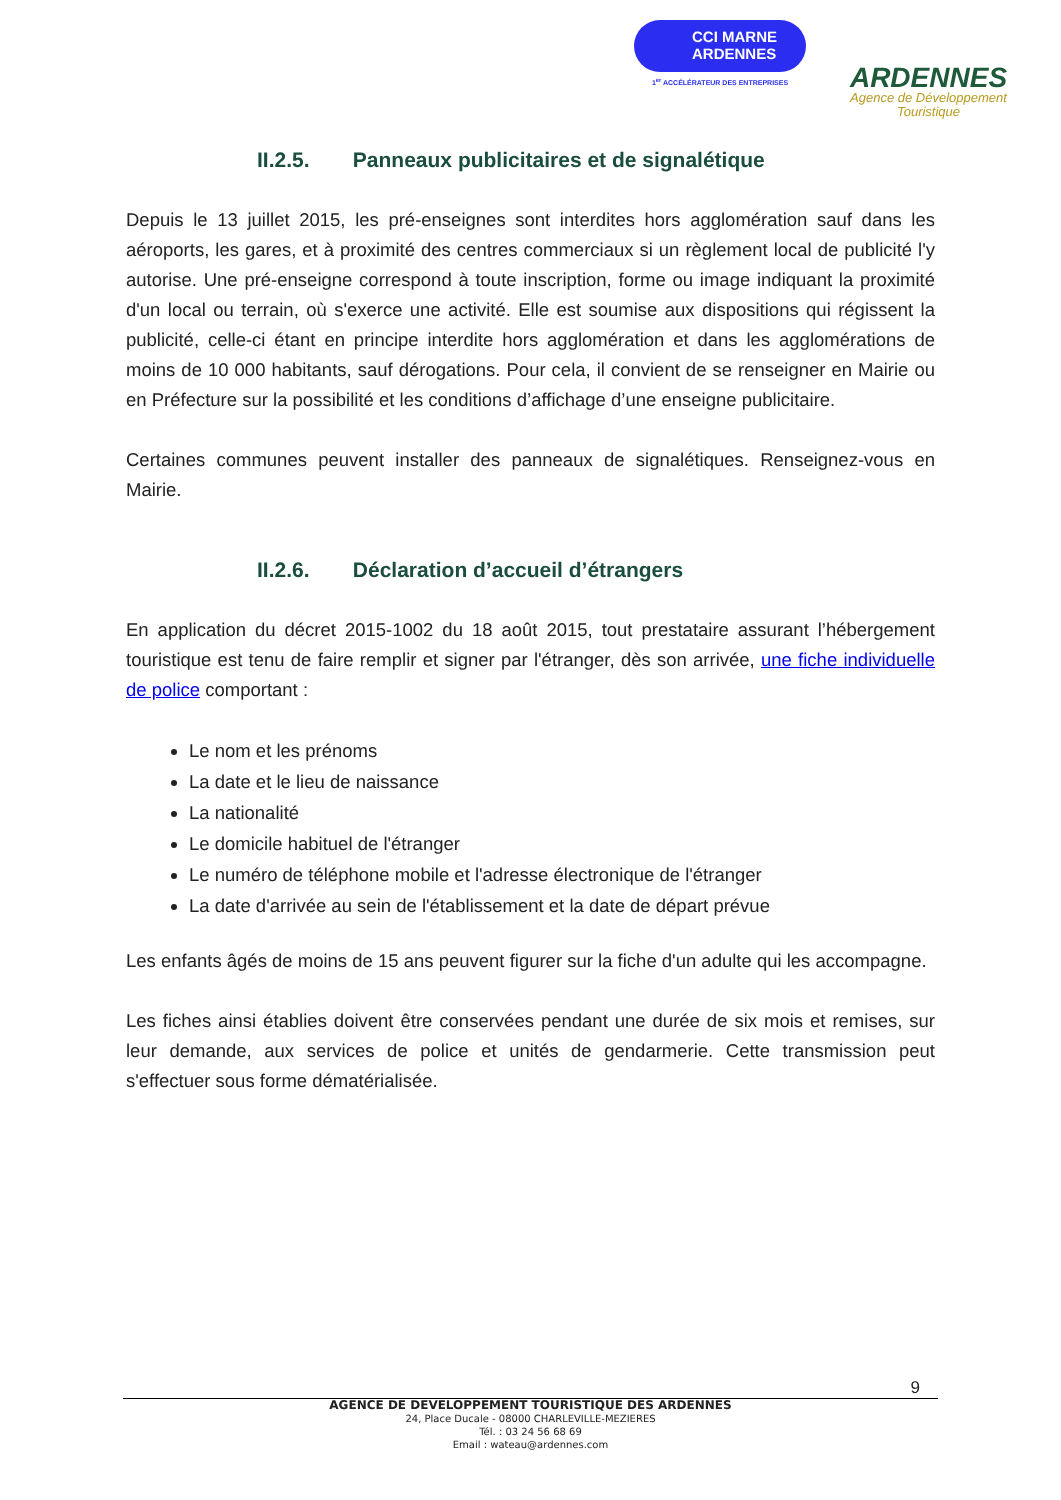CCI MARNE
ARDENNES
1<sup>er</sup> ACCÉLÉRATEUR DES ENTREPRISES
ARDENNES
Agence de Développement
Touristique
II.2.5. Panneaux publicitaires et de signalétique
Depuis le 13 juillet 2015, les pré-enseignes sont interdites hors agglomération sauf dans les aéroports, les gares, et à proximité des centres commerciaux si un règlement local de publicité l'y autorise. Une pré-enseigne correspond à toute inscription, forme ou image indiquant la proximité d'un local ou terrain, où s'exerce une activité. Elle est soumise aux dispositions qui régissent la publicité, celle-ci étant en principe interdite hors agglomération et dans les agglomérations de moins de 10 000 habitants, sauf dérogations. Pour cela, il convient de se renseigner en Mairie ou en Préfecture sur la possibilité et les conditions d’affichage d’une enseigne publicitaire.
Certaines communes peuvent installer des panneaux de signalétiques. Renseignez-vous en Mairie.
II.2.6. Déclaration d’accueil d’étrangers
En application du décret 2015-1002 du 18 août 2015, tout prestataire assurant l’hébergement touristique est tenu de faire remplir et signer par l'étranger, dès son arrivée, une fiche individuelle de police comportant :
Le nom et les prénoms
La date et le lieu de naissance
La nationalité
Le domicile habituel de l'étranger
Le numéro de téléphone mobile et l'adresse électronique de l'étranger
La date d'arrivée au sein de l'établissement et la date de départ prévue
Les enfants âgés de moins de 15 ans peuvent figurer sur la fiche d'un adulte qui les accompagne.
Les fiches ainsi établies doivent être conservées pendant une durée de six mois et remises, sur leur demande, aux services de police et unités de gendarmerie. Cette transmission peut s'effectuer sous forme dématérialisée.
9
AGENCE DE DEVELOPPEMENT TOURISTIQUE DES ARDENNES
24, Place Ducale - 08000 CHARLEVILLE-MEZIERES
Tél. : 03 24 56 68 69
Email : wateau@ardennes.com